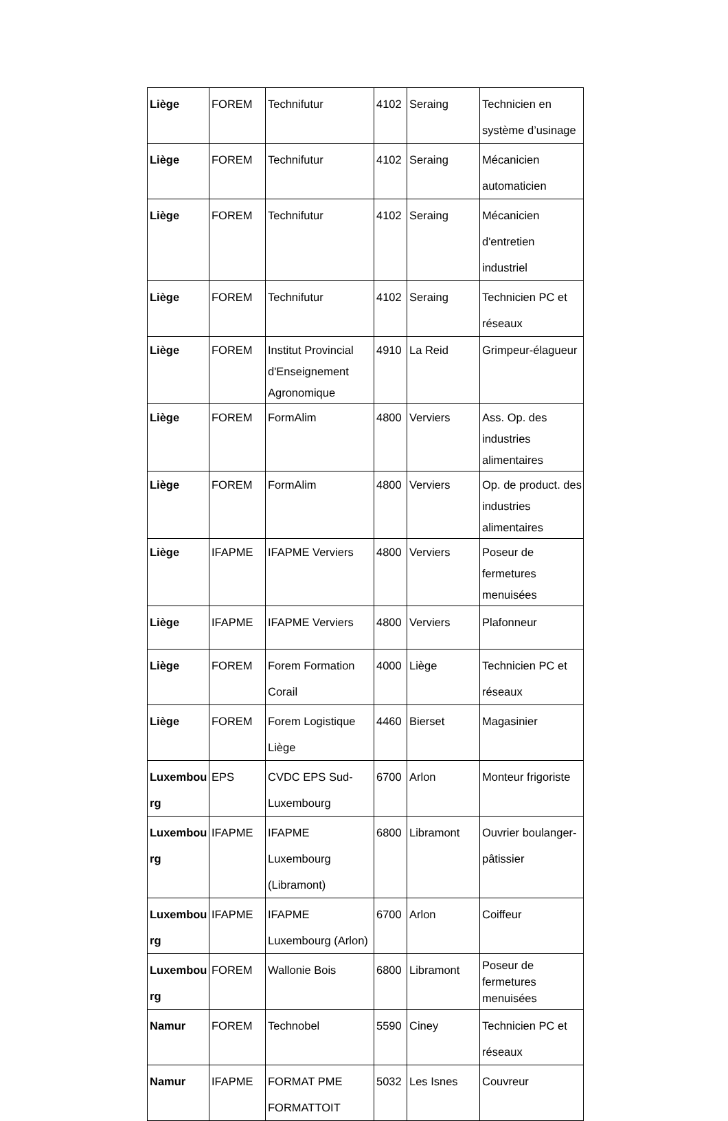| Liège | FOREM | Technifutur | 4102 | Seraing | Technicien en système d’usinage |
| Liège | FOREM | Technifutur | 4102 | Seraing | Mécanicien automaticien |
| Liège | FOREM | Technifutur | 4102 | Seraing | Mécanicien d'entretien industriel |
| Liège | FOREM | Technifutur | 4102 | Seraing | Technicien PC et réseaux |
| Liège | FOREM | Institut Provincial d'Enseignement Agronomique | 4910 | La Reid | Grimpeur-élagueur |
| Liège | FOREM | FormAlim | 4800 | Verviers | Ass. Op. des industries alimentaires |
| Liège | FOREM | FormAlim | 4800 | Verviers | Op. de product. des industries alimentaires |
| Liège | IFAPME | IFAPME Verviers | 4800 | Verviers | Poseur de fermetures menuisées |
| Liège | IFAPME | IFAPME Verviers | 4800 | Verviers | Plafonneur |
| Liège | FOREM | Forem Formation Corail | 4000 | Liège | Technicien PC et réseaux |
| Liège | FOREM | Forem Logistique Liège | 4460 | Bierset | Magasinier |
| Luxembou rg | EPS | CVDC EPS Sud-Luxembourg | 6700 | Arlon | Monteur frigoriste |
| Luxembou rg | IFAPME | IFAPME Luxembourg (Libramont) | 6800 | Libramont | Ouvrier boulanger-pâtissier |
| Luxembou rg | IFAPME | IFAPME Luxembourg (Arlon) | 6700 | Arlon | Coiffeur |
| Luxembou rg | FOREM | Wallonie Bois | 6800 | Libramont | Poseur de fermetures menuisées |
| Namur | FOREM | Technobel | 5590 | Ciney | Technicien PC et réseaux |
| Namur | IFAPME | FORMAT PME FORMATTOIT | 5032 | Les Isnes | Couvreur |